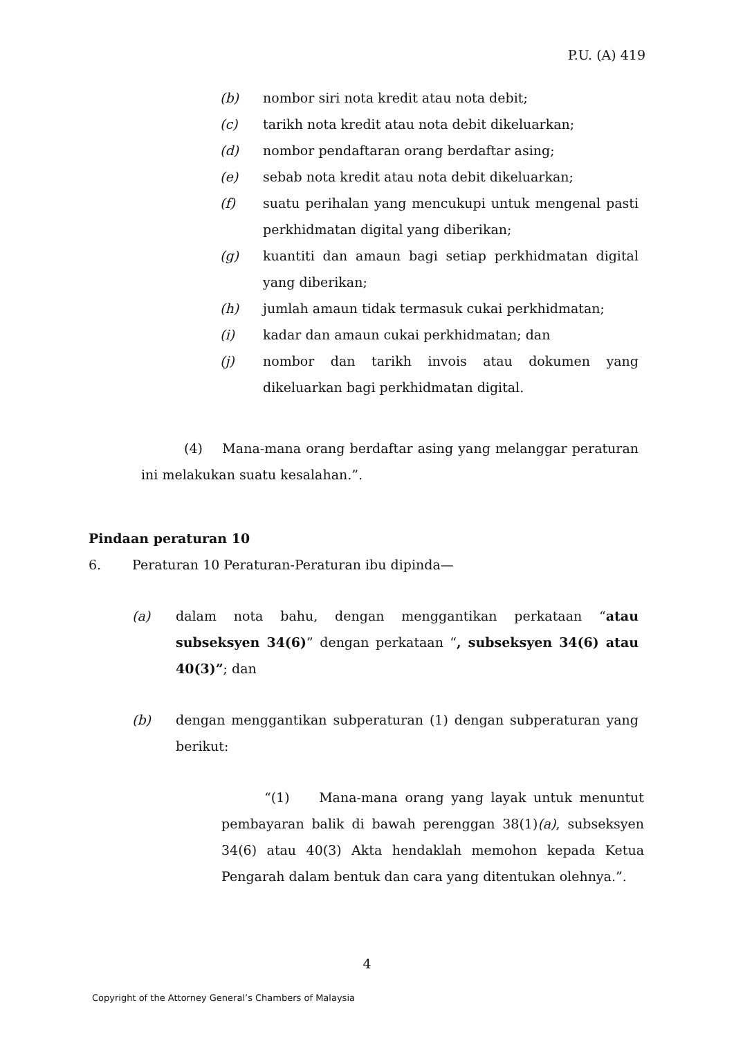P.U. (A) 419
(b) nombor siri nota kredit atau nota debit;
(c) tarikh nota kredit atau nota debit dikeluarkan;
(d) nombor pendaftaran orang berdaftar asing;
(e) sebab nota kredit atau nota debit dikeluarkan;
(f) suatu perihalan yang mencukupi untuk mengenal pasti perkhidmatan digital yang diberikan;
(g) kuantiti dan amaun bagi setiap perkhidmatan digital yang diberikan;
(h) jumlah amaun tidak termasuk cukai perkhidmatan;
(i) kadar dan amaun cukai perkhidmatan; dan
(j) nombor dan tarikh invois atau dokumen yang dikeluarkan bagi perkhidmatan digital.
(4) Mana-mana orang berdaftar asing yang melanggar peraturan ini melakukan suatu kesalahan.”.
Pindaan peraturan 10
6. Peraturan 10 Peraturan-Peraturan ibu dipinda—
(a) dalam nota bahu, dengan menggantikan perkataan “atau subseksyen 34(6)” dengan perkataan “, subseksyen 34(6) atau 40(3)”; dan
(b) dengan menggantikan subperaturan (1) dengan subperaturan yang berikut:
“(1) Mana-mana orang yang layak untuk menuntut pembayaran balik di bawah perenggan 38(1)(a), subseksyen 34(6) atau 40(3) Akta hendaklah memohon kepada Ketua Pengarah dalam bentuk dan cara yang ditentukan olehnya.”.
4
Copyright of the Attorney General’s Chambers of Malaysia